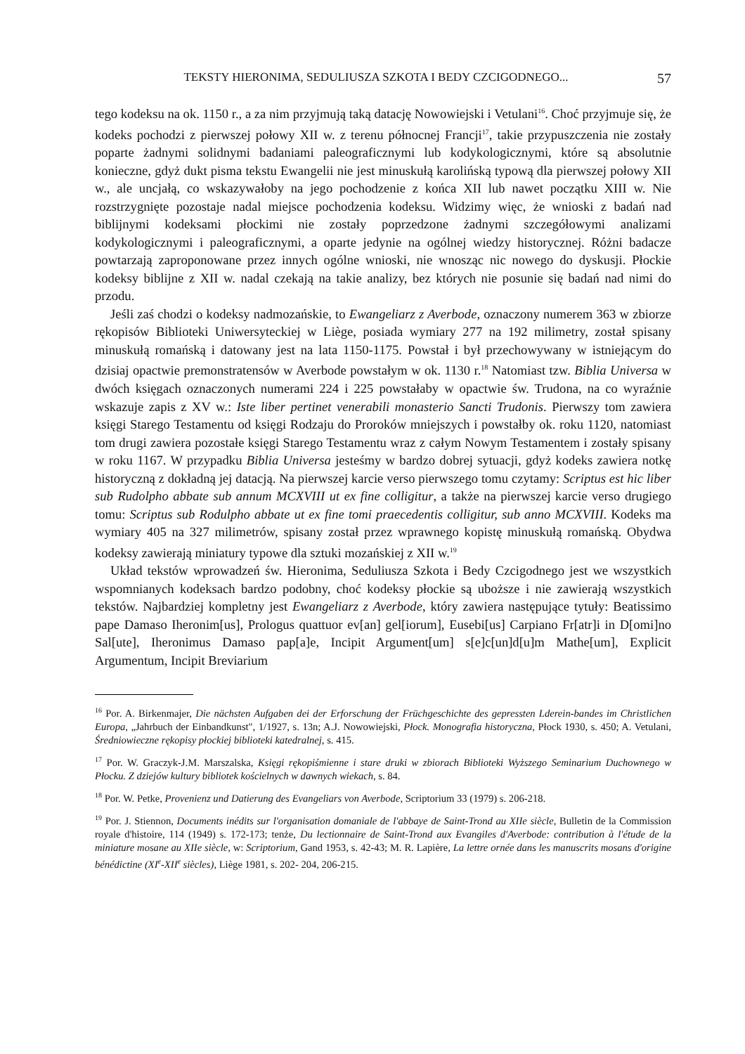TEKSTY HIERONIMA, SEDULIUSZA SZKOTA I BEDY CZCIGODNEGO... 57
tego kodeksu na ok. 1150 r., a za nim przyjmują taką datację Nowowiejski i Vetulani<sup>16</sup>. Choć przyjmuje się, że kodeks pochodzi z pierwszej połowy XII w. z terenu północnej Francji<sup>17</sup>, takie przypuszczenia nie zostały poparte żadnymi solidnymi badaniami paleograficznymi lub kodykologicznymi, które są absolutnie konieczne, gdyż dukt pisma tekstu Ewangelii nie jest minuskułą karolińską typową dla pierwszej połowy XII w., ale uncjałą, co wskazywałoby na jego pochodzenie z końca XII lub nawet początku XIII w. Nie rozstrzygnięte pozostaje nadal miejsce pochodzenia kodeksu. Widzimy więc, że wnioski z badań nad biblijnymi kodeksami płockimi nie zostały poprzedzone żadnymi szczegółowymi analizami kodykologicznymi i paleograficznymi, a oparte jedynie na ogólnej wiedzy historycznej. Różni badacze powtarzają zaproponowane przez innych ogólne wnioski, nie wnosząc nic nowego do dyskusji. Płockie kodeksy biblijne z XII w. nadal czekają na takie analizy, bez których nie posunie się badań nad nimi do przodu.
Jeśli zaś chodzi o kodeksy nadmozańskie, to Ewangeliarz z Averbode, oznaczony numerem 363 w zbiorze rękopisów Biblioteki Uniwersyteckiej w Liège, posiada wymiary 277 na 192 milimetry, został spisany minuskułą romańską i datowany jest na lata 1150-1175. Powstał i był przechowywany w istniejącym do dzisiaj opactwie premonstratensów w Averbode powstałym w ok. 1130 r.<sup>18</sup> Natomiast tzw. Biblia Universa w dwóch księgach oznaczonych numerami 224 i 225 powstałaby w opactwie św. Trudona, na co wyraźnie wskazuje zapis z XV w.: Iste liber pertinet venerabili monasterio Sancti Trudonis. Pierwszy tom zawiera księgi Starego Testamentu od księgi Rodzaju do Proroków mniejszych i powstałby ok. roku 1120, natomiast tom drugi zawiera pozostałe księgi Starego Testamentu wraz z całym Nowym Testamentem i zostały spisany w roku 1167. W przypadku Biblia Universa jesteśmy w bardzo dobrej sytuacji, gdyż kodeks zawiera notkę historyczną z dokładną jej datacją. Na pierwszej karcie verso pierwszego tomu czytamy: Scriptus est hic liber sub Rudolpho abbate sub annum MCXVIII ut ex fine colligitur, a także na pierwszej karcie verso drugiego tomu: Scriptus sub Rodulpho abbate ut ex fine tomi praecedentis colligitur, sub anno MCXVIII. Kodeks ma wymiary 405 na 327 milimetrów, spisany został przez wprawnego kopistę minuskułą romańską. Obydwa kodeksy zawierają miniatury typowe dla sztuki mozańskiej z XII w.<sup>19</sup>
Układ tekstów wprowadzeń św. Hieronima, Seduliusza Szkota i Bedy Czcigodnego jest we wszystkich wspomnianych kodeksach bardzo podobny, choć kodeksy płockie są uboższe i nie zawierają wszystkich tekstów. Najbardziej kompletny jest Ewangeliarz z Averbode, który zawiera następujące tytuły: Beatissimo pape Damaso Iheronim[us], Prologus quattuor ev[an] gel[iorum], Eusebi[us] Carpiano Fr[atr]i in D[omi]no Sal[ute], Iheronimus Damaso pap[a]e, Incipit Argument[um] s[e]c[un]d[u]m Mathe[um], Explicit Argumentum, Incipit Breviarium
<sup>16</sup> Por. A. Birkenmajer, Die nächsten Aufgaben dei der Erforschung der Früchgeschichte des gepressten Lderein-bandes im Christlichen Europa, „Jahrbuch der Einbandkunst", 1/1927, s. 13n; A.J. Nowowiejski, Płock. Monografia historyczna, Płock 1930, s. 450; A. Vetulani, Średniowieczne rękopisy płockiej biblioteki katedralnej, s. 415.
<sup>17</sup> Por. W. Graczyk-J.M. Marszalska, Księgi rękopiśmienne i stare druki w zbiorach Biblioteki Wyższego Seminarium Duchownego w Płocku. Z dziejów kultury bibliotek kościelnych w dawnych wiekach, s. 84.
<sup>18</sup> Por. W. Petke, Provenienz und Datierung des Evangeliars von Averbode, Scriptorium 33 (1979) s. 206-218.
<sup>19</sup> Por. J. Stiennon, Documents inédits sur l'organisation domaniale de l'abbaye de Saint-Trond au XIIe siècle, Bulletin de la Commission royale d'histoire, 114 (1949) s. 172-173; tenże, Du lectionnaire de Saint-Trond aux Evangiles d'Averbode: contribution à l'étude de la miniature mosane au XIIe siècle, w: Scriptorium, Gand 1953, s. 42-43; M. R. Lapière, La lettre ornée dans les manuscrits mosans d'origine bénédictine (XI<sup>e</sup>-XII<sup>e</sup> siècles), Liège 1981, s. 202- 204, 206-215.